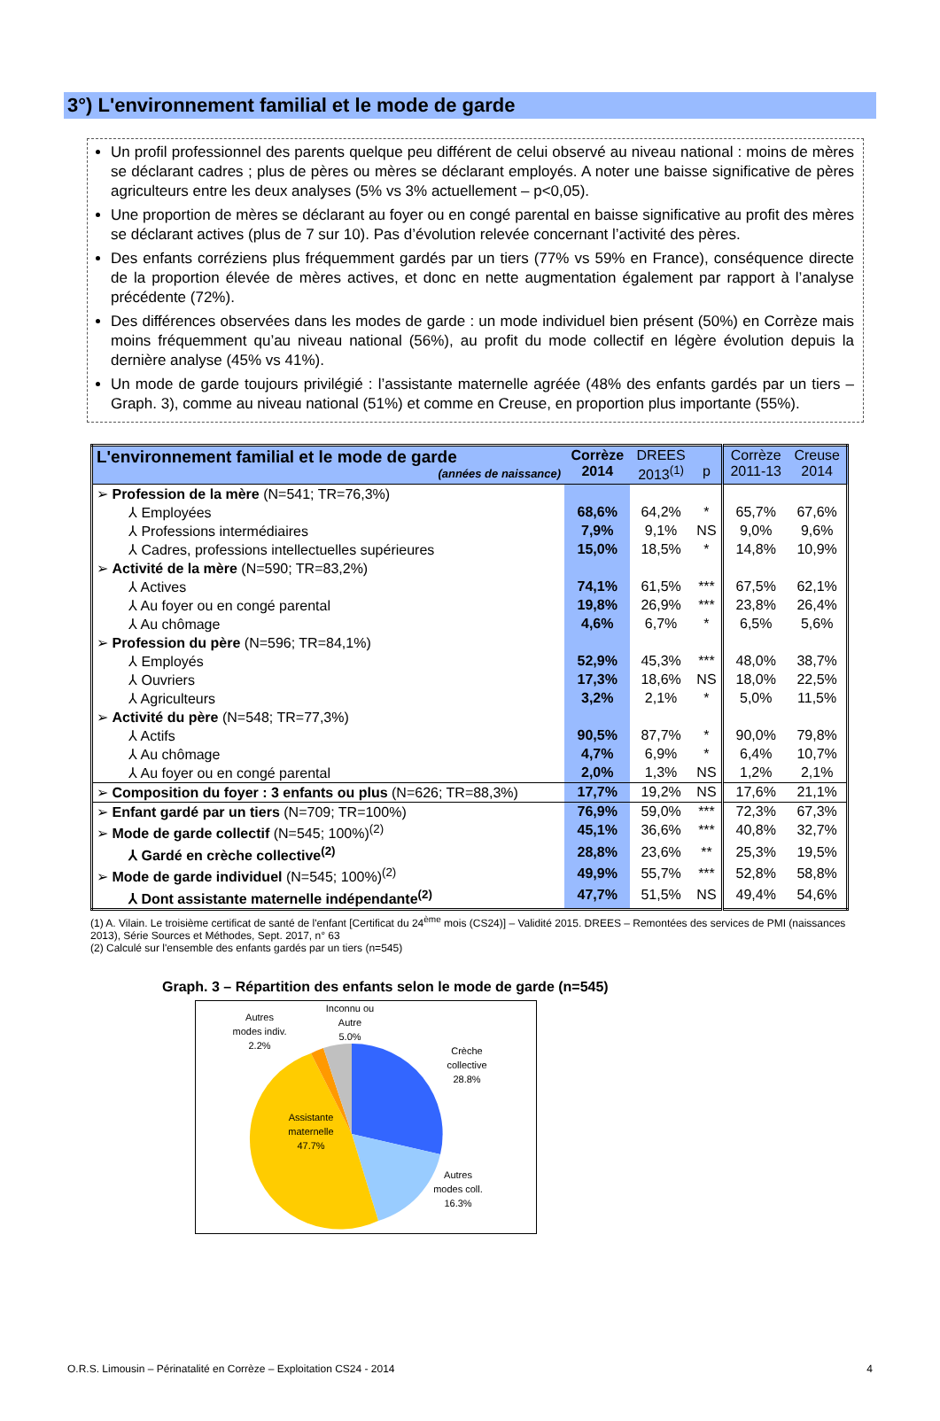3°) L'environnement familial et le mode de garde
Un profil professionnel des parents quelque peu différent de celui observé au niveau national : moins de mères se déclarant cadres ; plus de pères ou mères se déclarant employés. A noter une baisse significative de pères agriculteurs entre les deux analyses (5% vs 3% actuellement – p<0,05).
Une proportion de mères se déclarant au foyer ou en congé parental en baisse significative au profit des mères se déclarant actives (plus de 7 sur 10). Pas d’évolution relevée concernant l’activité des pères.
Des enfants corréziens plus fréquemment gardés par un tiers (77% vs 59% en France), conséquence directe de la proportion élevée de mères actives, et donc en nette augmentation également par rapport à l’analyse précédente (72%).
Des différences observées dans les modes de garde : un mode individuel bien présent (50%) en Corrèze mais moins fréquemment qu’au niveau national (56%), au profit du mode collectif en légère évolution depuis la dernière analyse (45% vs 41%).
Un mode de garde toujours privilégié : l’assistante maternelle agréée (48% des enfants gardés par un tiers – Graph. 3), comme au niveau national (51%) et comme en Creuse, en proportion plus importante (55%).
| L'environnement familial et le mode de garde (années de naissance) | Corrèze 2014 | DREES 2013<sup>(1)</sup> | p | Corrèze 2011-13 | Creuse 2014 |
| --- | --- | --- | --- | --- | --- |
| ➢ Profession de la mère (N=541; TR=76,3%) | | | | | |
| ⅄ Employées | 68,6% | 64,2% | * | 65,7% | 67,6% |
| ⅄ Professions intermédiaires | 7,9% | 9,1% | NS | 9,0% | 9,6% |
| ⅄ Cadres, professions intellectuelles supérieures | 15,0% | 18,5% | * | 14,8% | 10,9% |
| ➢ Activité de la mère (N=590; TR=83,2%) | | | | | |
| ⅄ Actives | 74,1% | 61,5% | *** | 67,5% | 62,1% |
| ⅄ Au foyer ou en congé parental | 19,8% | 26,9% | *** | 23,8% | 26,4% |
| ⅄ Au chômage | 4,6% | 6,7% | * | 6,5% | 5,6% |
| ➢ Profession du père (N=596; TR=84,1%) | | | | | |
| ⅄ Employés | 52,9% | 45,3% | *** | 48,0% | 38,7% |
| ⅄ Ouvriers | 17,3% | 18,6% | NS | 18,0% | 22,5% |
| ⅄ Agriculteurs | 3,2% | 2,1% | * | 5,0% | 11,5% |
| ➢ Activité du père (N=548; TR=77,3%) | | | | | |
| ⅄ Actifs | 90,5% | 87,7% | * | 90,0% | 79,8% |
| ⅄ Au chômage | 4,7% | 6,9% | * | 6,4% | 10,7% |
| ⅄ Au foyer ou en congé parental | 2,0% | 1,3% | NS | 1,2% | 2,1% |
| ➢ Composition du foyer : 3 enfants ou plus (N=626; TR=88,3%) | 17,7% | 19,2% | NS | 17,6% | 21,1% |
| ➢ Enfant gardé par un tiers (N=709; TR=100%) | 76,9% | 59,0% | *** | 72,3% | 67,3% |
| ➢ Mode de garde collectif (N=545; 100%)<sup>(2)</sup> | 45,1% | 36,6% | *** | 40,8% | 32,7% |
| ⅄ Gardé en crèche collective<sup>(2)</sup> | 28,8% | 23,6% | ** | 25,3% | 19,5% |
| ➢ Mode de garde individuel (N=545; 100%)<sup>(2)</sup> | 49,9% | 55,7% | *** | 52,8% | 58,8% |
| ⅄ Dont assistante maternelle indépendante<sup>(2)</sup> | 47,7% | 51,5% | NS | 49,4% | 54,6% |
(1) A. Vilain. Le troisième certificat de santé de l'enfant [Certificat du 24<sup>ème</sup> mois (CS24)] – Validité 2015. DREES – Remontées des services de PMI (naissances 2013), Série Sources et Méthodes, Sept. 2017, n° 63
(2) Calculé sur l'ensemble des enfants gardés par un tiers (n=545)
Graph. 3 – Répartition des enfants selon le mode de garde (n=545)
Autres
modes indiv.
2.2%
Inconnu ou
Autre
5.0%
Crèche
collective
28.8%
Assistante
maternelle
47.7%
Autres
modes coll.
16.3%
O.R.S. Limousin – Périnatalité en Corrèze – Exploitation CS24 - 2014 4